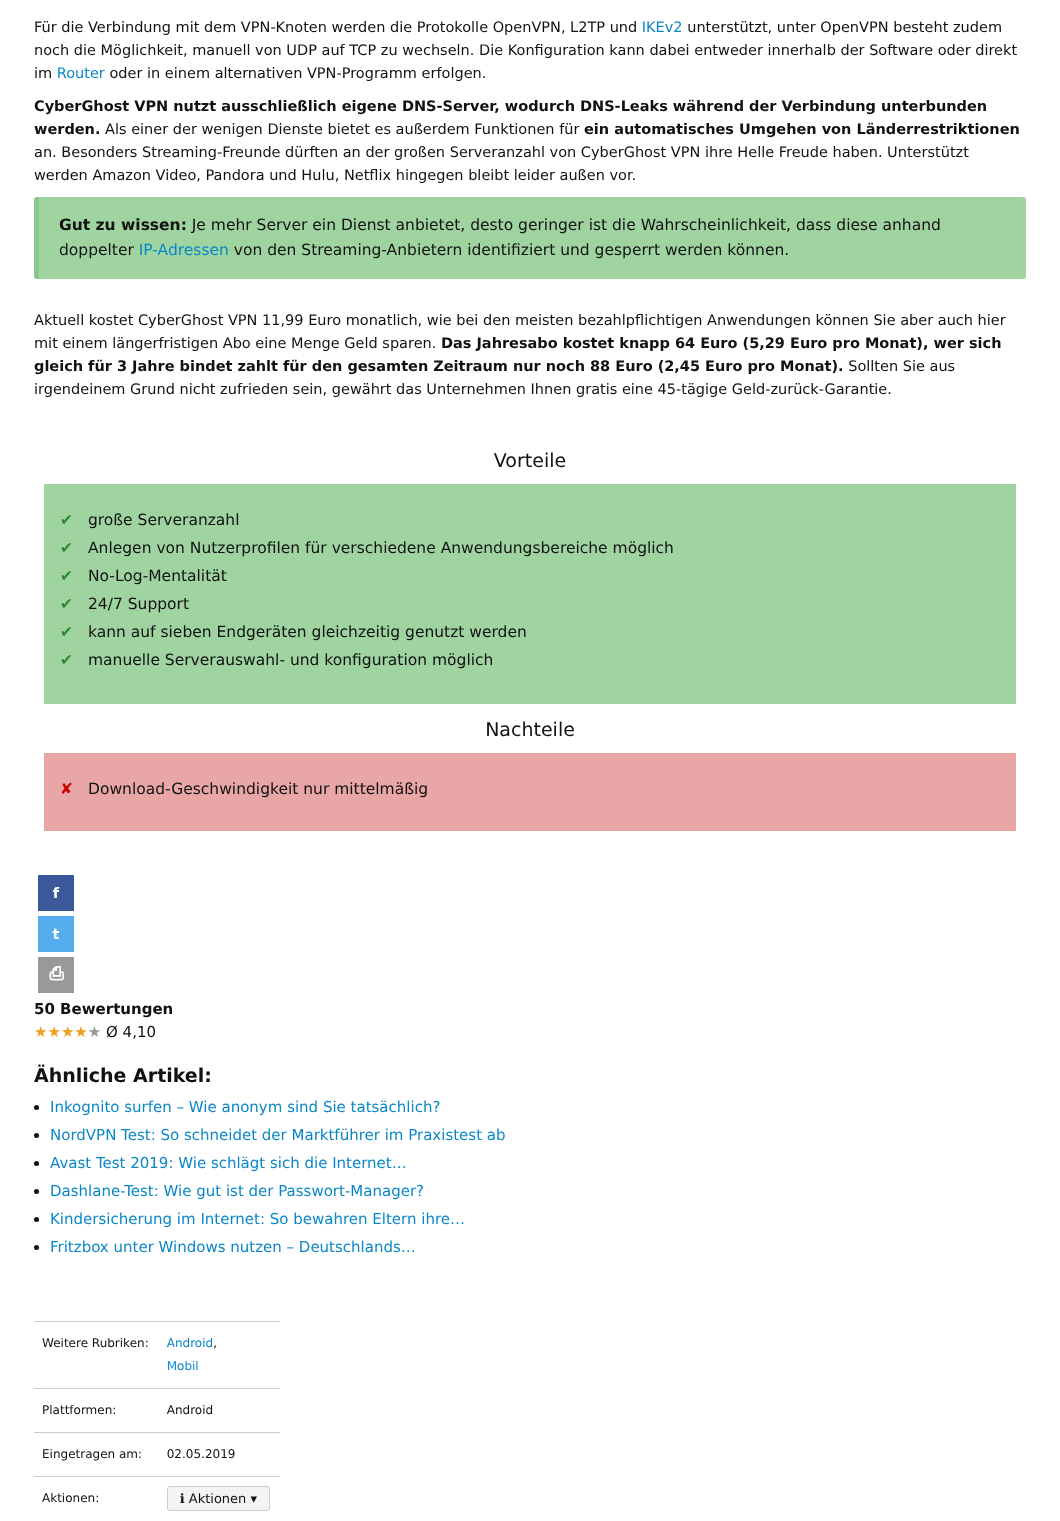Für die Verbindung mit dem VPN-Knoten werden die Protokolle OpenVPN, L2TP und IKEv2 unterstützt, unter OpenVPN besteht zudem noch die Möglichkeit, manuell von UDP auf TCP zu wechseln. Die Konfiguration kann dabei entweder innerhalb der Software oder direkt im Router oder in einem alternativen VPN-Programm erfolgen.
CyberGhost VPN nutzt ausschließlich eigene DNS-Server, wodurch DNS-Leaks während der Verbindung unterbunden werden. Als einer der wenigen Dienste bietet es außerdem Funktionen für ein automatisches Umgehen von Länderrestriktionen an. Besonders Streaming-Freunde dürften an der großen Serveranzahl von CyberGhost VPN ihre Helle Freude haben. Unterstützt werden Amazon Video, Pandora und Hulu, Netflix hingegen bleibt leider außen vor.
Gut zu wissen: Je mehr Server ein Dienst anbietet, desto geringer ist die Wahrscheinlichkeit, dass diese anhand doppelter IP-Adressen von den Streaming-Anbietern identifiziert und gesperrt werden können.
Aktuell kostet CyberGhost VPN 11,99 Euro monatlich, wie bei den meisten bezahlpflichtigen Anwendungen können Sie aber auch hier mit einem längerfristigen Abo eine Menge Geld sparen. Das Jahresabo kostet knapp 64 Euro (5,29 Euro pro Monat), wer sich gleich für 3 Jahre bindet zahlt für den gesamten Zeitraum nur noch 88 Euro (2,45 Euro pro Monat). Sollten Sie aus irgendeinem Grund nicht zufrieden sein, gewährt das Unternehmen Ihnen gratis eine 45-tägige Geld-zurück-Garantie.
Vorteile
✔ große Serveranzahl
✔ Anlegen von Nutzerprofilen für verschiedene Anwendungsbereiche möglich
✔ No-Log-Mentalität
✔ 24/7 Support
✔ kann auf sieben Endgeräten gleichzeitig genutzt werden
✔ manuelle Serverauswahl- und konfiguration möglich
Nachteile
✘ Download-Geschwindigkeit nur mittelmäßig
f
t
⎙
50 Bewertungen
★★★★★ Ø 4,10
Ähnliche Artikel:
Inkognito surfen – Wie anonym sind Sie tatsächlich?
NordVPN Test: So schneidet der Marktführer im Praxistest ab
Avast Test 2019: Wie schlägt sich die Internet…
Dashlane-Test: Wie gut ist der Passwort-Manager?
Kindersicherung im Internet: So bewahren Eltern ihre…
Fritzbox unter Windows nutzen – Deutschlands…
| Weitere Rubriken: | Android , Mobil |
| Plattformen: | Android |
| Eingetragen am: | 02.05.2019 |
| Aktionen: | ℹ Aktionen ▾ |